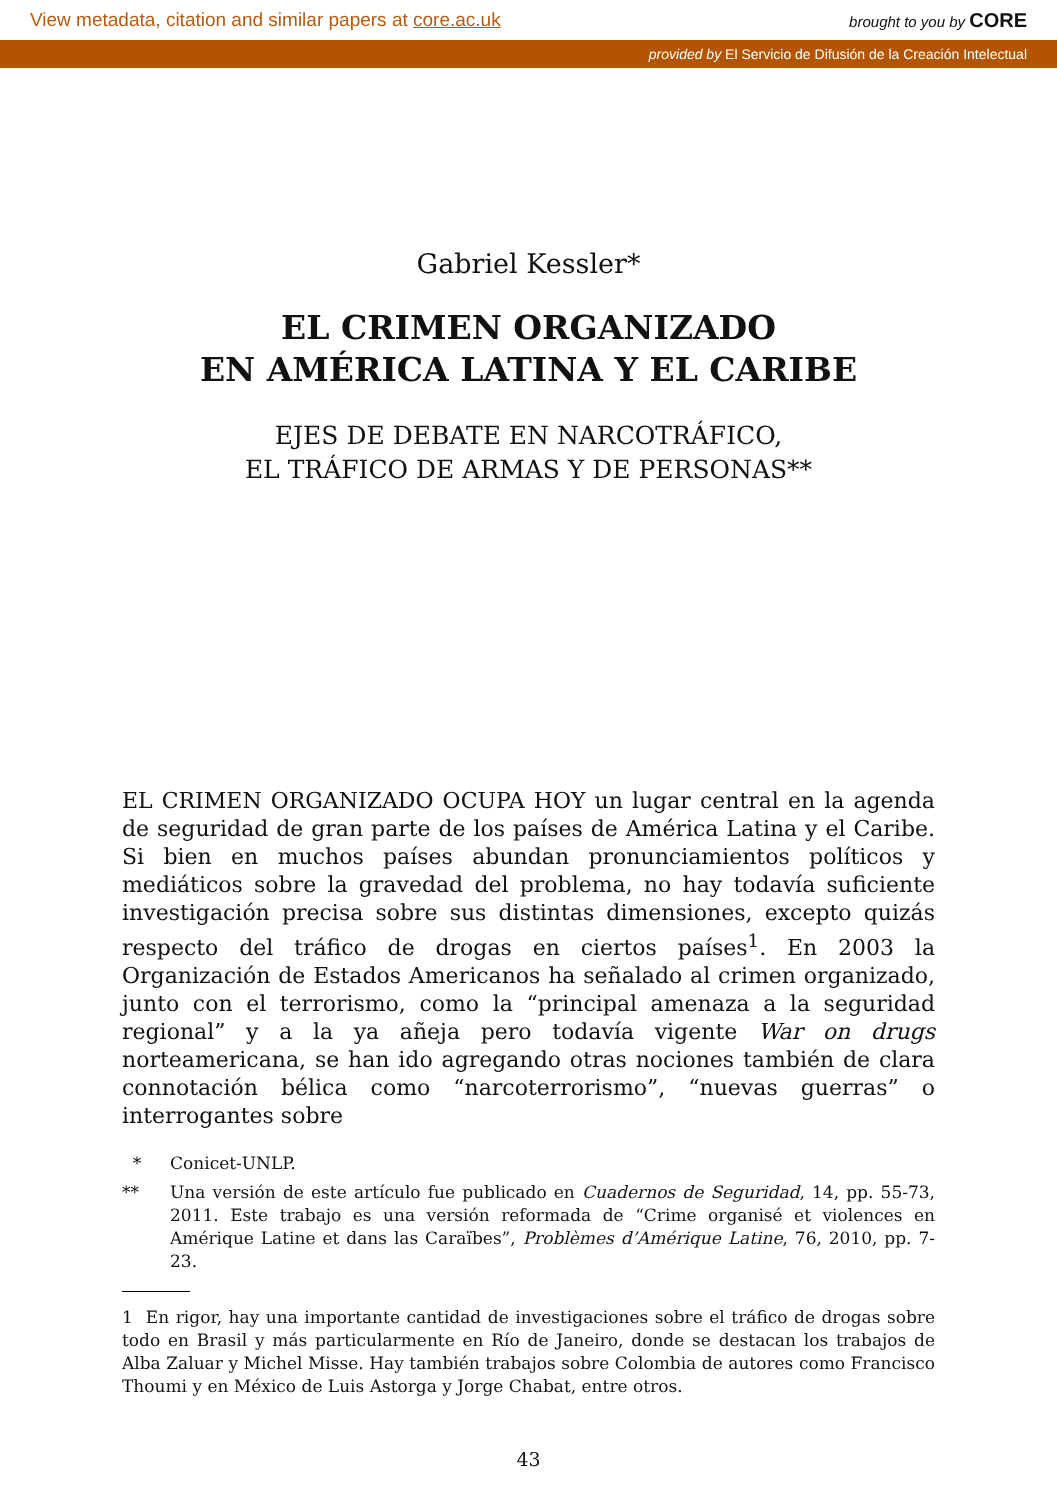View metadata, citation and similar papers at core.ac.uk brought to you by CORE
provided by El Servicio de Difusión de la Creación Intelectual
Gabriel Kessler*
EL CRIMEN ORGANIZADO
EN AMÉRICA LATINA Y EL CARIBE
EJES DE DEBATE EN NARCOTRÁFICO,
EL TRÁFICO DE ARMAS Y DE PERSONAS**
EL CRIMEN ORGANIZADO OCUPA HOY un lugar central en la agenda de seguridad de gran parte de los países de América Latina y el Caribe. Si bien en muchos países abundan pronunciamientos políticos y mediáticos sobre la gravedad del problema, no hay todavía suficiente investigación precisa sobre sus distintas dimensiones, excepto quizás respecto del tráfico de drogas en ciertos países<sup>1</sup>. En 2003 la Organización de Estados Americanos ha señalado al crimen organizado, junto con el terrorismo, como la “principal amenaza a la seguridad regional” y a la ya añeja pero todavía vigente War on drugs norteamericana, se han ido agregando otras nociones también de clara connotación bélica como “narcoterrorismo”, “nuevas guerras” o interrogantes sobre
* Conicet-UNLP.
** Una versión de este artículo fue publicado en Cuadernos de Seguridad, 14, pp. 55-73, 2011. Este trabajo es una versión reformada de “Crime organisé et violences en Amérique Latine et dans las Caraïbes”, Problèmes d’Amérique Latine, 76, 2010, pp. 7-23.
1 En rigor, hay una importante cantidad de investigaciones sobre el tráfico de drogas sobre todo en Brasil y más particularmente en Río de Janeiro, donde se destacan los trabajos de Alba Zaluar y Michel Misse. Hay también trabajos sobre Colombia de autores como Francisco Thoumi y en México de Luis Astorga y Jorge Chabat, entre otros.
43